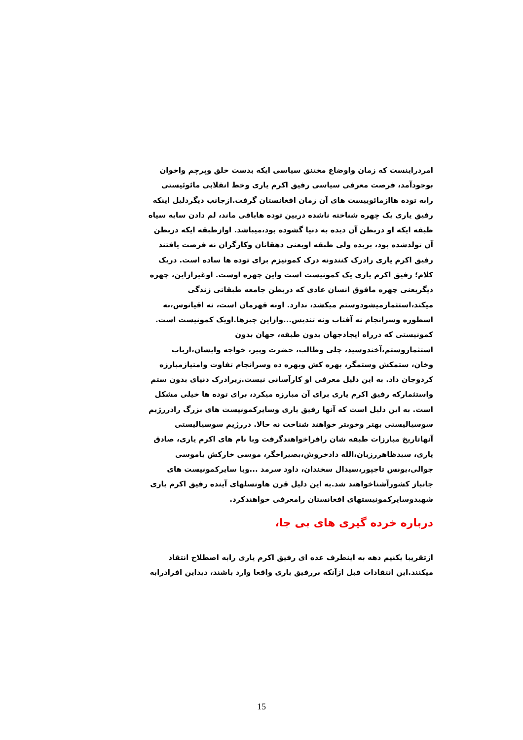امردراینست که زمان واوضاع مختنق سیاسی ایکه بدست خلق وپرچم واخوان بوجودآمد، فرصت معرفی سیاسی رفیق اکرم یاری وخط انقلابی مائوئیستی رابه توده هاازمائوییست های آن زمان افغانستان گرفت.ازجانب دیگردلیل اینکه رفیق یاری یک چهره شناخته ناشده دربین توده هاباقی ماند، لم دادن سایه سیاه طبقه ایکه او دربطن آن دیده به دنیا گشوده بود،میباشد. اوازطبقه ایکه دربطن آن تولدشده بود، بریده ولی طبقه اویعنی دهقانان وکارگران نه فرصت یافتند رفیق اکرم یاری رادرک کنندونه درک کمونیزم برای توده ها ساده است. دریک کلام؛ رفیق اکرم یاری یک کمونیست است واین چهره اوست. اوغیرازاین، چهره دیگریعنی چهره مافوق انسان عادی که دربطن جامعه طبقاتی زندگی میکند،استثمارمیشودوستم میکشد، ندارد. اونه قهرمان است، نه اقیانوس،نه اسطوره وسرانجام نه آفتاب ونه تندیس...وازاین چیزها.اویک کمونیست است. کمونیستی که درراه ایجادجهان بدون طبقه، جهان بدون استثماروستم،آخندوسید، چلی وطالب، حضرت وپیر، خواجه وایشان،ارباب وخان، ستمکش وستمگر، بهره کش وبهره ده وسرانجام تفاوت وامتیازمبارزه کردوجان داد. به این دلیل معرفی او کارآسانی نیست.زیرادرک دنیای بدون ستم واستثمارکه رفیق اکرم یاری برای آن مبارزه میکرد، برای توده ها خیلی مشکل است. به این دلیل است که آنها رفیق یاری وسایرکمونیست های بزرگ رادررژیم سوسیالیستی بهتر وخوبتر خواهند شناخت نه حالا. دررژیم سوسیالیستی آنهاتاریخ مبارزات طبقه شان رافراخواهندگرفت وبا نام های اکرم یاری، صادق یاری، سیدظاهررزبان،الله دادخروش،بصیراخگر، موسی خارکش یاموسی جوالی،یونس تاجپور،سیدال سخندان، داود سرمد ...وبا سایرکمونیست های جانباز کشورآشناخواهند شد.به این دلیل قرن هاونسلهای آینده رفیق اکرم یاری شهیدوسایرکمونیستهای افغانستان رامعرفی خواهندکرد.
درباره خرده گیری های بی جا،
ازتقریبا یکنیم دهه به اینطرف عده ای رفیق اکرم یاری رابه اصطلاح انتقاد میکنند.این انتقادات قبل ازآنکه بررفیق یاری واقعا وارد باشند، دیداین افرادرابه
15